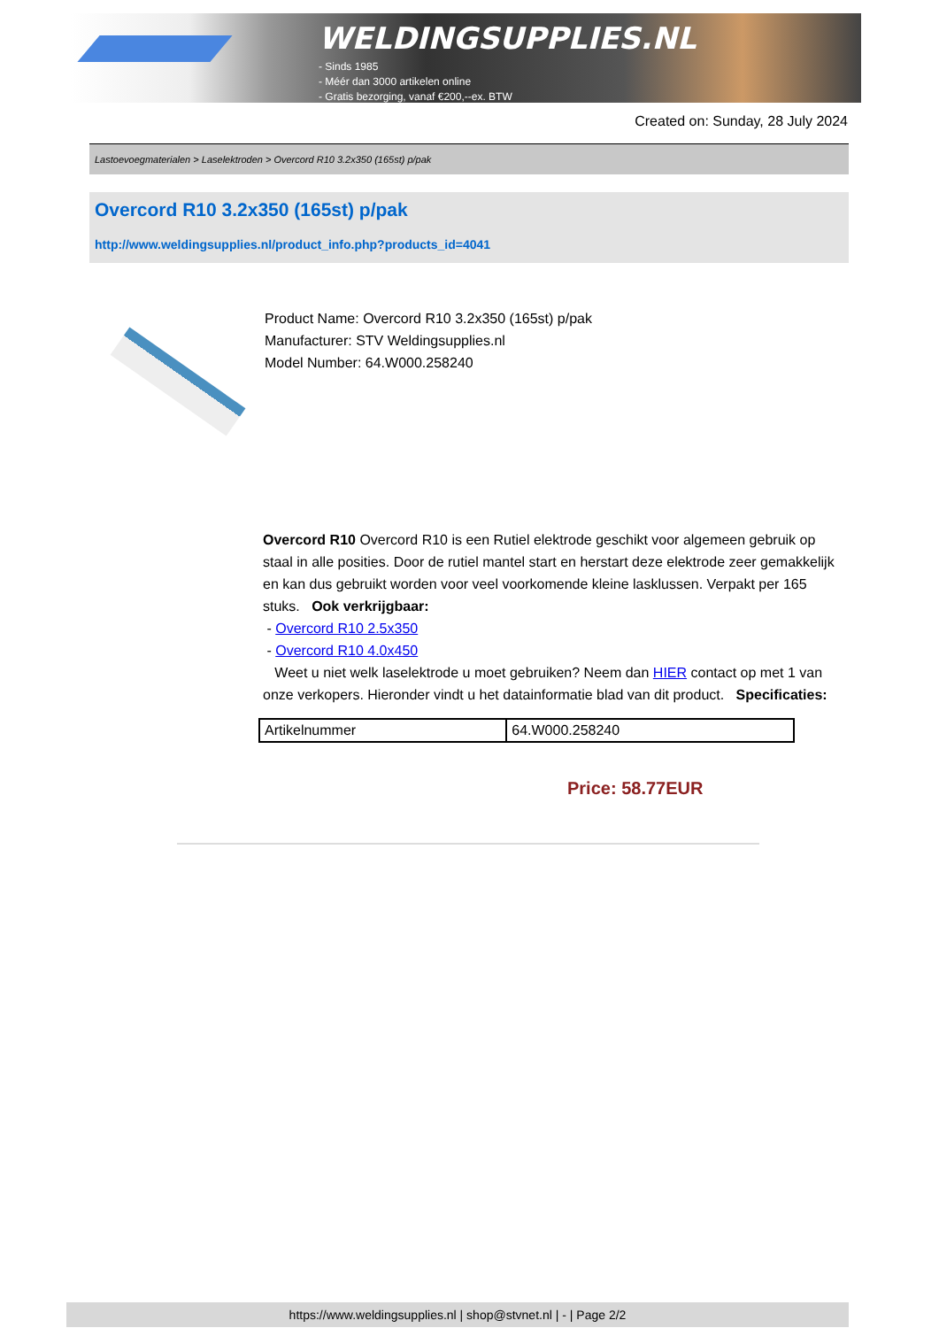WELDINGSUPPLIES.NL
- Sinds 1985
- Méér dan 3000 artikelen online
- Gratis bezorging, vanaf €200,--ex. BTW
Created on: Sunday, 28 July 2024
Lastoevoegmaterialen > Laselektroden > Overcord R10 3.2x350 (165st) p/pak
Overcord R10 3.2x350 (165st) p/pak
http://www.weldingsupplies.nl/product_info.php?products_id=4041
Product Name: Overcord R10 3.2x350 (165st) p/pak
Manufacturer: STV Weldingsupplies.nl
Model Number: 64.W000.258240
Overcord R10 Overcord R10 is een Rutiel elektrode geschikt voor algemeen gebruik op staal in alle posities. Door de rutiel mantel start en herstart deze elektrode zeer gemakkelijk en kan dus gebruikt worden voor veel voorkomende kleine lasklussen. Verpakt per 165 stuks. Ook verkrijgbaar:
- Overcord R10 2.5x350
- Overcord R10 4.0x450
Weet u niet welk laselektrode u moet gebruiken? Neem dan HIER contact op met 1 van onze verkopers. Hieronder vindt u het datainformatie blad van dit product. Specificaties:
| Artikelnummer | 64.W000.258240 |
Price: 58.77EUR
https://www.weldingsupplies.nl | shop@stvnet.nl | - | Page 2/2